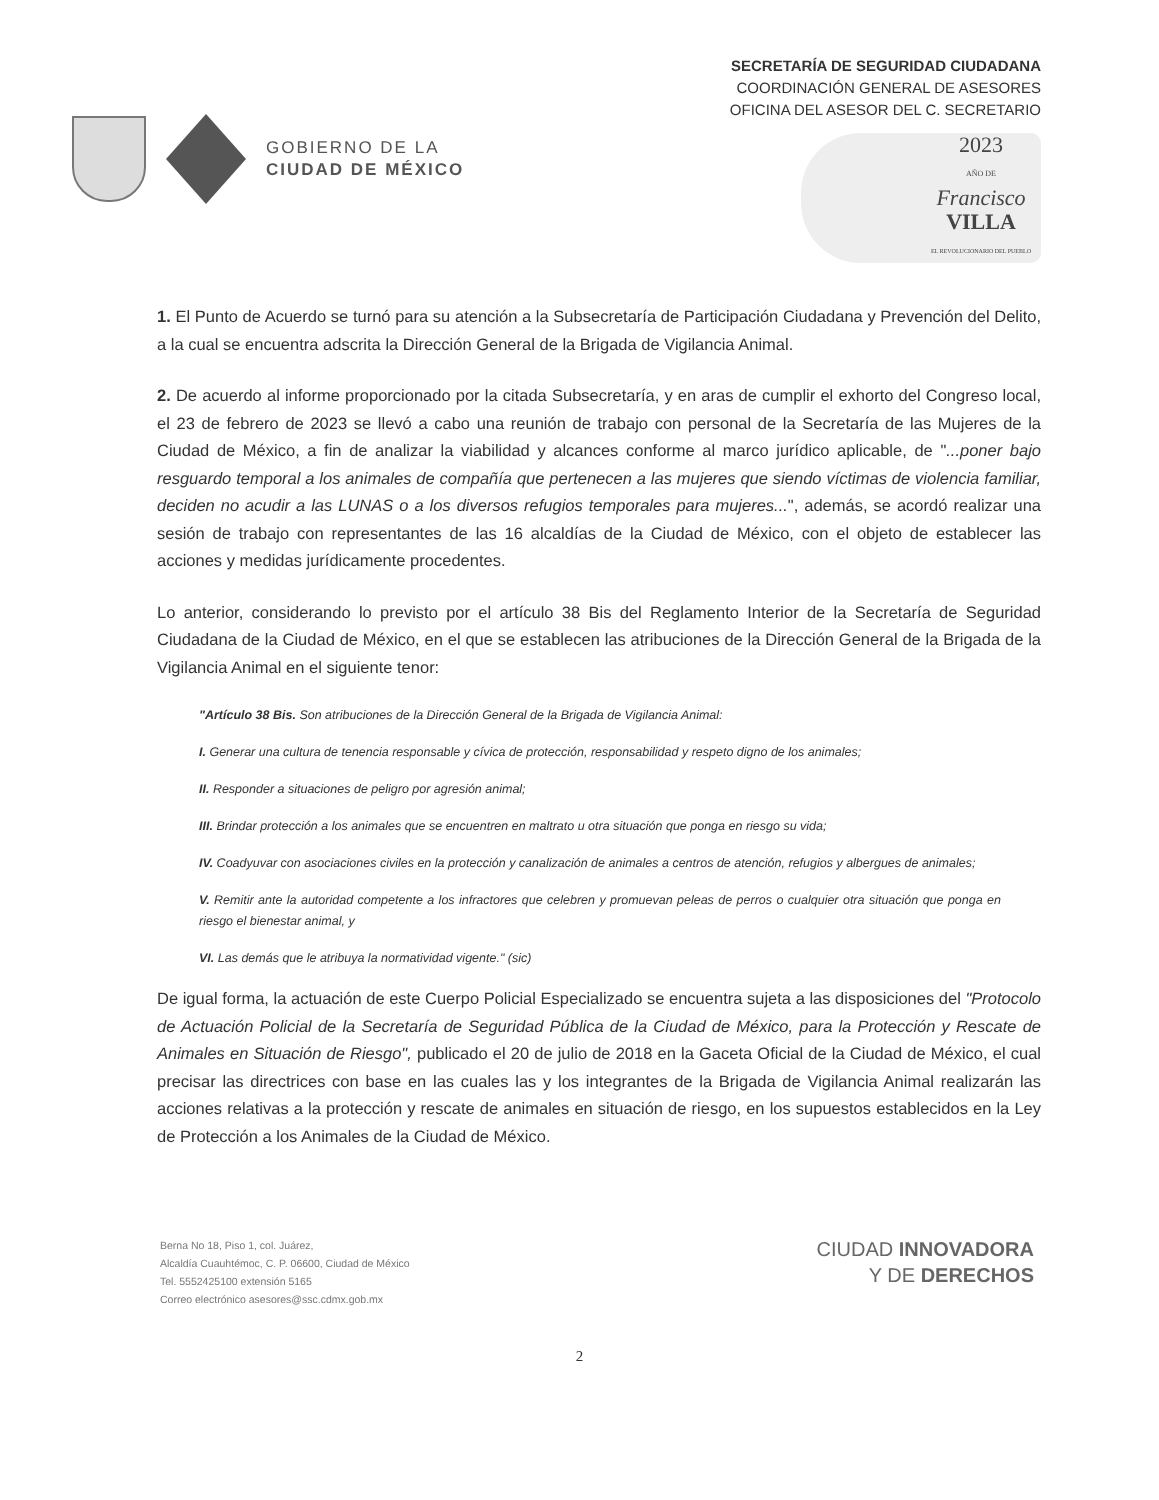GOBIERNO DE LA
CIUDAD DE MÉXICO
SECRETARÍA DE SEGURIDAD CIUDADANA
COORDINACIÓN GENERAL DE ASESORES
OFICINA DEL ASESOR DEL C. SECRETARIO
2023
AÑO DE
Francisco
VILLA
EL REVOLUCIONARIO DEL PUEBLO
1. El Punto de Acuerdo se turnó para su atención a la Subsecretaría de Participación Ciudadana y Prevención del Delito, a la cual se encuentra adscrita la Dirección General de la Brigada de Vigilancia Animal.
2. De acuerdo al informe proporcionado por la citada Subsecretaría, y en aras de cumplir el exhorto del Congreso local, el 23 de febrero de 2023 se llevó a cabo una reunión de trabajo con personal de la Secretaría de las Mujeres de la Ciudad de México, a fin de analizar la viabilidad y alcances conforme al marco jurídico aplicable, de "...poner bajo resguardo temporal a los animales de compañía que pertenecen a las mujeres que siendo víctimas de violencia familiar, deciden no acudir a las LUNAS o a los diversos refugios temporales para mujeres...", además, se acordó realizar una sesión de trabajo con representantes de las 16 alcaldías de la Ciudad de México, con el objeto de establecer las acciones y medidas jurídicamente procedentes.
Lo anterior, considerando lo previsto por el artículo 38 Bis del Reglamento Interior de la Secretaría de Seguridad Ciudadana de la Ciudad de México, en el que se establecen las atribuciones de la Dirección General de la Brigada de la Vigilancia Animal en el siguiente tenor:
"Artículo 38 Bis. Son atribuciones de la Dirección General de la Brigada de Vigilancia Animal:
I. Generar una cultura de tenencia responsable y cívica de protección, responsabilidad y respeto digno de los animales;
II. Responder a situaciones de peligro por agresión animal;
III. Brindar protección a los animales que se encuentren en maltrato u otra situación que ponga en riesgo su vida;
IV. Coadyuvar con asociaciones civiles en la protección y canalización de animales a centros de atención, refugios y albergues de animales;
V. Remitir ante la autoridad competente a los infractores que celebren y promuevan peleas de perros o cualquier otra situación que ponga en riesgo el bienestar animal, y
VI. Las demás que le atribuya la normatividad vigente." (sic)
De igual forma, la actuación de este Cuerpo Policial Especializado se encuentra sujeta a las disposiciones del "Protocolo de Actuación Policial de la Secretaría de Seguridad Pública de la Ciudad de México, para la Protección y Rescate de Animales en Situación de Riesgo", publicado el 20 de julio de 2018 en la Gaceta Oficial de la Ciudad de México, el cual precisar las directrices con base en las cuales las y los integrantes de la Brigada de Vigilancia Animal realizarán las acciones relativas a la protección y rescate de animales en situación de riesgo, en los supuestos establecidos en la Ley de Protección a los Animales de la Ciudad de México.
Berna No 18, Piso 1, col. Juárez,
Alcaldía Cuauhtémoc, C. P. 06600, Ciudad de México
Tel. 5552425100 extensión 5165
Correo electrónico asesores@ssc.cdmx.gob.mx
CIUDAD INNOVADORA
Y DE DERECHOS
2